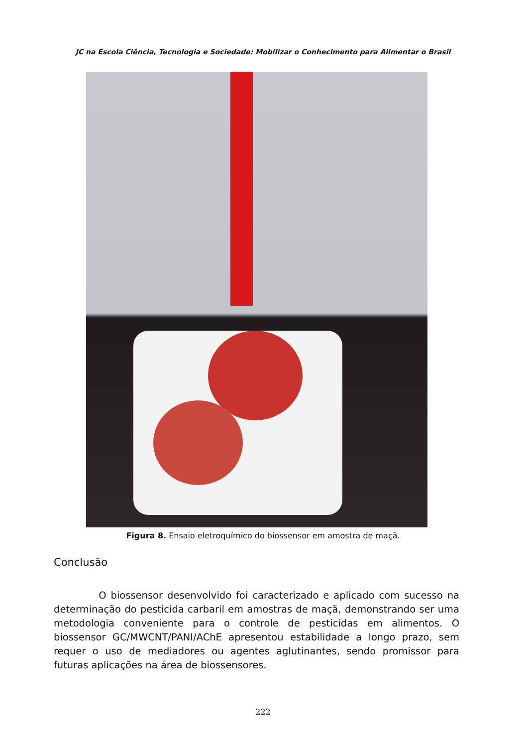JC na Escola Ciência, Tecnologia e Sociedade: Mobilizar o Conhecimento para Alimentar o Brasil
Figura 8. Ensaio eletroquímico do biossensor em amostra de maçã.
Conclusão
O biossensor desenvolvido foi caracterizado e aplicado com sucesso na determinação do pesticida carbaril em amostras de maçã, demonstrando ser uma metodologia conveniente para o controle de pesticidas em alimentos. O biossensor GC/MWCNT/PANI/AChE apresentou estabilidade a longo prazo, sem requer o uso de mediadores ou agentes aglutinantes, sendo promissor para futuras aplicações na área de biossensores.
222